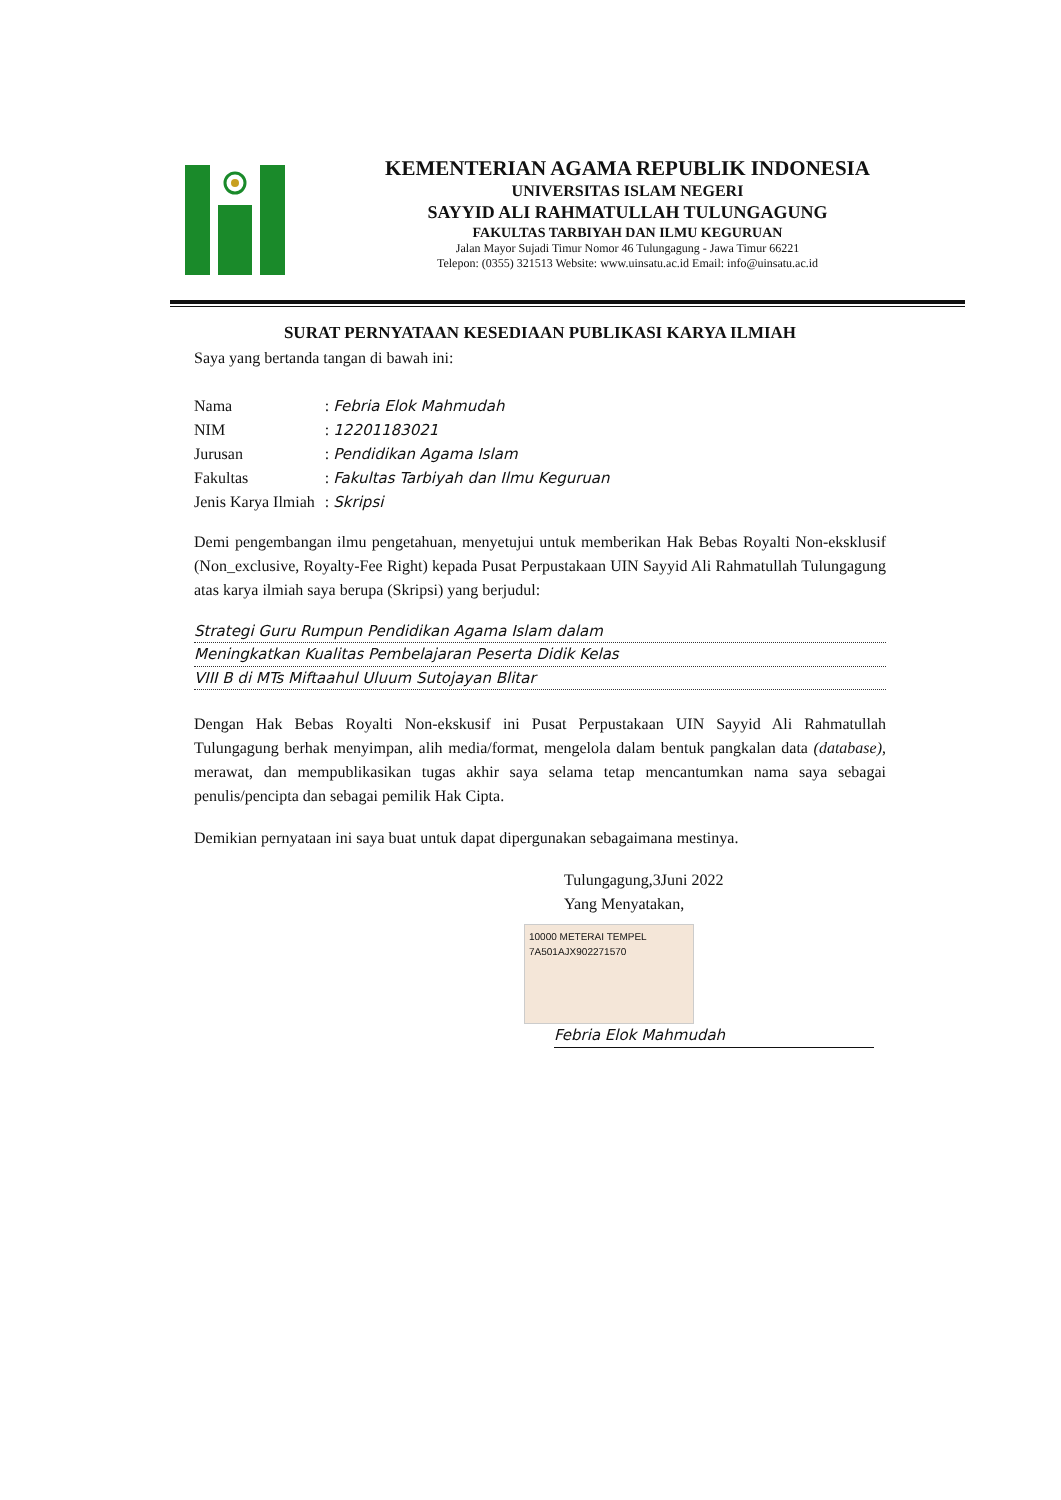KEMENTERIAN AGAMA REPUBLIK INDONESIA
UNIVERSITAS ISLAM NEGERI
SAYYID ALI RAHMATULLAH TULUNGAGUNG
FAKULTAS TARBIYAH DAN ILMU KEGURUAN
Jalan Mayor Sujadi Timur Nomor 46 Tulungagung - Jawa Timur 66221
Telepon: (0355) 321513 Website: www.uinsatu.ac.id Email: info@uinsatu.ac.id
SURAT PERNYATAAN KESEDIAAN PUBLIKASI KARYA ILMIAH
Saya yang bertanda tangan di bawah ini:
| Nama | : Febria Elok Mahmudah |
| NIM | : 12201183021 |
| Jurusan | : Pendidikan Agama Islam |
| Fakultas | : Fakultas Tarbiyah dan Ilmu Keguruan |
| Jenis Karya Ilmiah | : Skripsi |
Demi pengembangan ilmu pengetahuan, menyetujui untuk memberikan Hak Bebas Royalti Non-eksklusif (Non_exclusive, Royalty-Fee Right) kepada Pusat Perpustakaan UIN Sayyid Ali Rahmatullah Tulungagung atas karya ilmiah saya berupa (Skripsi) yang berjudul:
Strategi Guru Rumpun Pendidikan Agama Islam dalam
Meningkatkan Kualitas Pembelajaran Peserta Didik Kelas
VIII B di MTs Miftaahul Uluum Sutojayan Blitar
Dengan Hak Bebas Royalti Non-ekskusif ini Pusat Perpustakaan UIN Sayyid Ali Rahmatullah Tulungagung berhak menyimpan, alih media/format, mengelola dalam bentuk pangkalan data (database), merawat, dan mempublikasikan tugas akhir saya selama tetap mencantumkan nama saya sebagai penulis/pencipta dan sebagai pemilik Hak Cipta.
Demikian pernyataan ini saya buat untuk dapat dipergunakan sebagaimana mestinya.
Tulungagung,3Juni 2022
Yang Menyatakan,
10000 METERAI TEMPEL
7A501AJX902271570
Febria Elok Mahmudah